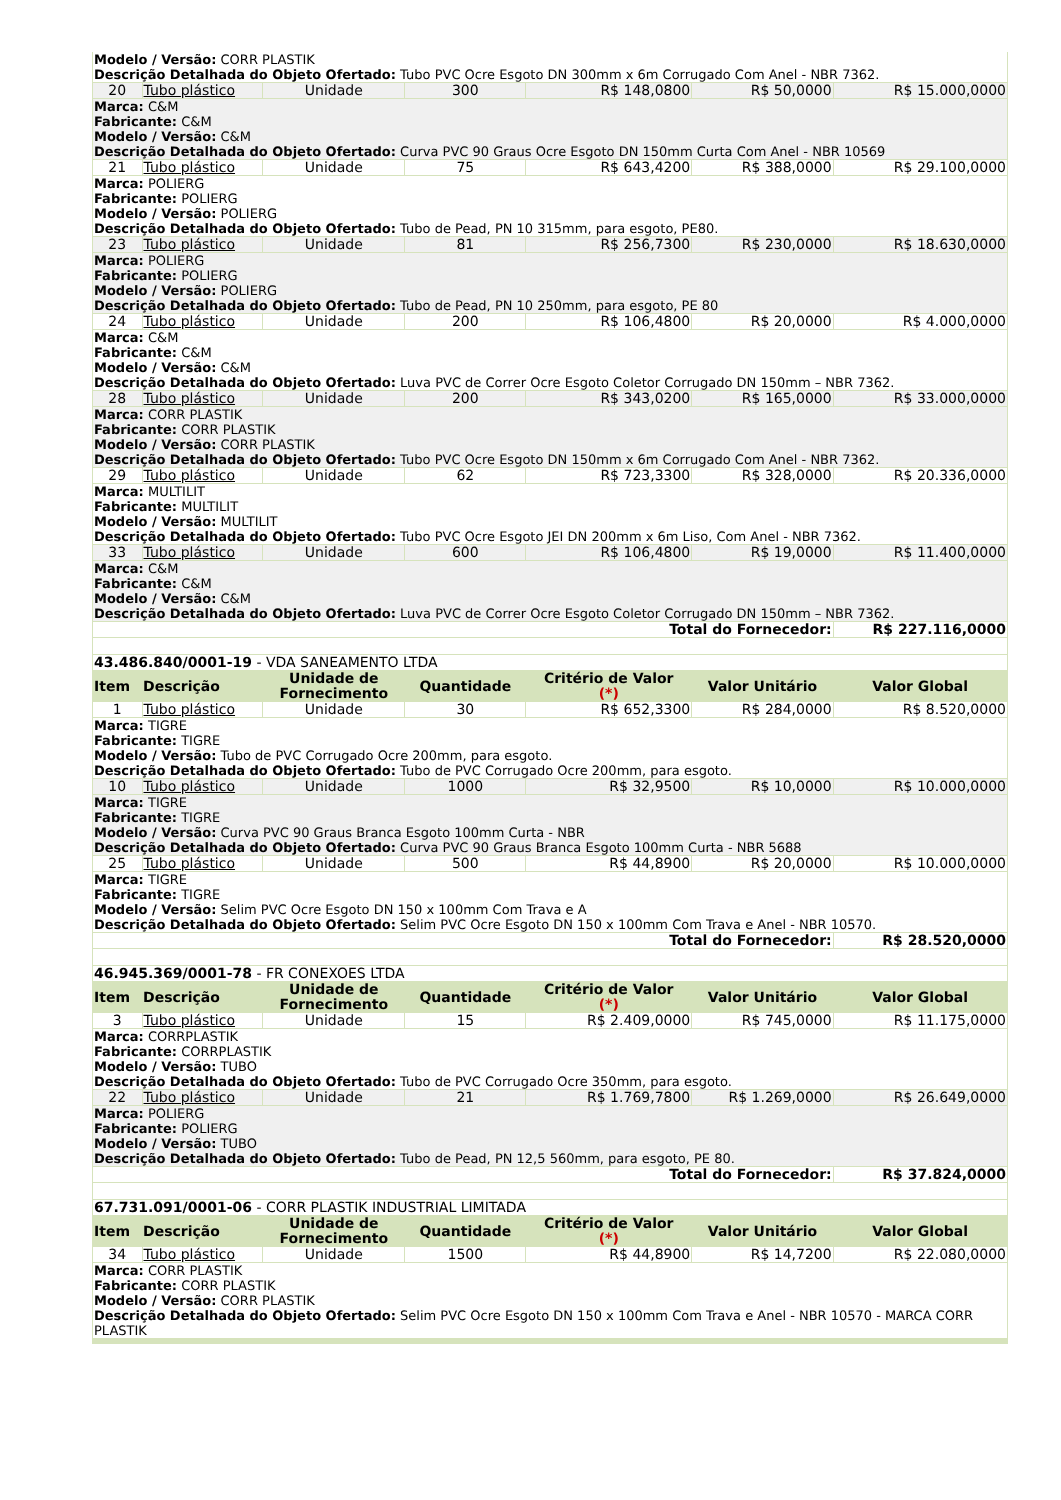| Modelo / Versão: CORR PLASTIK Descrição Detalhada do Objeto Ofertado: Tubo PVC Ocre Esgoto DN 300mm x 6m Corrugado Com Anel - NBR 7362. | | | | | | |
| 20 | Tubo plástico | Unidade | 300 | R$ 148,0800 | R$ 50,0000 | R$ 15.000,0000 |
| Marca: C&M Fabricante: C&M Modelo / Versão: C&M Descrição Detalhada do Objeto Ofertado: Curva PVC 90 Graus Ocre Esgoto DN 150mm Curta Com Anel - NBR 10569 | | | | | | |
| 21 | Tubo plástico | Unidade | 75 | R$ 643,4200 | R$ 388,0000 | R$ 29.100,0000 |
| Marca: POLIERG Fabricante: POLIERG Modelo / Versão: POLIERG Descrição Detalhada do Objeto Ofertado: Tubo de Pead, PN 10 315mm, para esgoto, PE80. | | | | | | |
| 23 | Tubo plástico | Unidade | 81 | R$ 256,7300 | R$ 230,0000 | R$ 18.630,0000 |
| Marca: POLIERG Fabricante: POLIERG Modelo / Versão: POLIERG Descrição Detalhada do Objeto Ofertado: Tubo de Pead, PN 10 250mm, para esgoto, PE 80 | | | | | | |
| 24 | Tubo plástico | Unidade | 200 | R$ 106,4800 | R$ 20,0000 | R$ 4.000,0000 |
| Marca: C&M Fabricante: C&M Modelo / Versão: C&M Descrição Detalhada do Objeto Ofertado: Luva PVC de Correr Ocre Esgoto Coletor Corrugado DN 150mm – NBR 7362. | | | | | | |
| 28 | Tubo plástico | Unidade | 200 | R$ 343,0200 | R$ 165,0000 | R$ 33.000,0000 |
| Marca: CORR PLASTIK Fabricante: CORR PLASTIK Modelo / Versão: CORR PLASTIK Descrição Detalhada do Objeto Ofertado: Tubo PVC Ocre Esgoto DN 150mm x 6m Corrugado Com Anel - NBR 7362. | | | | | | |
| 29 | Tubo plástico | Unidade | 62 | R$ 723,3300 | R$ 328,0000 | R$ 20.336,0000 |
| Marca: MULTILIT Fabricante: MULTILIT Modelo / Versão: MULTILIT Descrição Detalhada do Objeto Ofertado: Tubo PVC Ocre Esgoto JEI DN 200mm x 6m Liso, Com Anel - NBR 7362. | | | | | | |
| 33 | Tubo plástico | Unidade | 600 | R$ 106,4800 | R$ 19,0000 | R$ 11.400,0000 |
| Marca: C&M Fabricante: C&M Modelo / Versão: C&M Descrição Detalhada do Objeto Ofertado: Luva PVC de Correr Ocre Esgoto Coletor Corrugado DN 150mm – NBR 7362. | | | | | | |
| Total do Fornecedor: | | | | | | R$ 227.116,0000 |
| 43.486.840/0001-19 - VDA SANEAMENTO LTDA | | | | | | |
| Item | Descrição | Unidade de Fornecimento | Quantidade | Critério de Valor (*) | Valor Unitário | Valor Global |
| 1 | Tubo plástico | Unidade | 30 | R$ 652,3300 | R$ 284,0000 | R$ 8.520,0000 |
| Marca: TIGRE Fabricante: TIGRE Modelo / Versão: Tubo de PVC Corrugado Ocre 200mm, para esgoto. Descrição Detalhada do Objeto Ofertado: Tubo de PVC Corrugado Ocre 200mm, para esgoto. | | | | | | |
| 10 | Tubo plástico | Unidade | 1000 | R$ 32,9500 | R$ 10,0000 | R$ 10.000,0000 |
| Marca: TIGRE Fabricante: TIGRE Modelo / Versão: Curva PVC 90 Graus Branca Esgoto 100mm Curta - NBR Descrição Detalhada do Objeto Ofertado: Curva PVC 90 Graus Branca Esgoto 100mm Curta - NBR 5688 | | | | | | |
| 25 | Tubo plástico | Unidade | 500 | R$ 44,8900 | R$ 20,0000 | R$ 10.000,0000 |
| Marca: TIGRE Fabricante: TIGRE Modelo / Versão: Selim PVC Ocre Esgoto DN 150 x 100mm Com Trava e A Descrição Detalhada do Objeto Ofertado: Selim PVC Ocre Esgoto DN 150 x 100mm Com Trava e Anel - NBR 10570. | | | | | | |
| Total do Fornecedor: | | | | | | R$ 28.520,0000 |
| 46.945.369/0001-78 - FR CONEXOES LTDA | | | | | | |
| Item | Descrição | Unidade de Fornecimento | Quantidade | Critério de Valor (*) | Valor Unitário | Valor Global |
| 3 | Tubo plástico | Unidade | 15 | R$ 2.409,0000 | R$ 745,0000 | R$ 11.175,0000 |
| Marca: CORRPLASTIK Fabricante: CORRPLASTIK Modelo / Versão: TUBO Descrição Detalhada do Objeto Ofertado: Tubo de PVC Corrugado Ocre 350mm, para esgoto. | | | | | | |
| 22 | Tubo plástico | Unidade | 21 | R$ 1.769,7800 | R$ 1.269,0000 | R$ 26.649,0000 |
| Marca: POLIERG Fabricante: POLIERG Modelo / Versão: TUBO Descrição Detalhada do Objeto Ofertado: Tubo de Pead, PN 12,5 560mm, para esgoto, PE 80. | | | | | | |
| Total do Fornecedor: | | | | | | R$ 37.824,0000 |
| 67.731.091/0001-06 - CORR PLASTIK INDUSTRIAL LIMITADA | | | | | | |
| Item | Descrição | Unidade de Fornecimento | Quantidade | Critério de Valor (*) | Valor Unitário | Valor Global |
| 34 | Tubo plástico | Unidade | 1500 | R$ 44,8900 | R$ 14,7200 | R$ 22.080,0000 |
| Marca: CORR PLASTIK Fabricante: CORR PLASTIK Modelo / Versão: CORR PLASTIK Descrição Detalhada do Objeto Ofertado: Selim PVC Ocre Esgoto DN 150 x 100mm Com Trava e Anel - NBR 10570 - MARCA CORR PLASTIK | | | | | | |